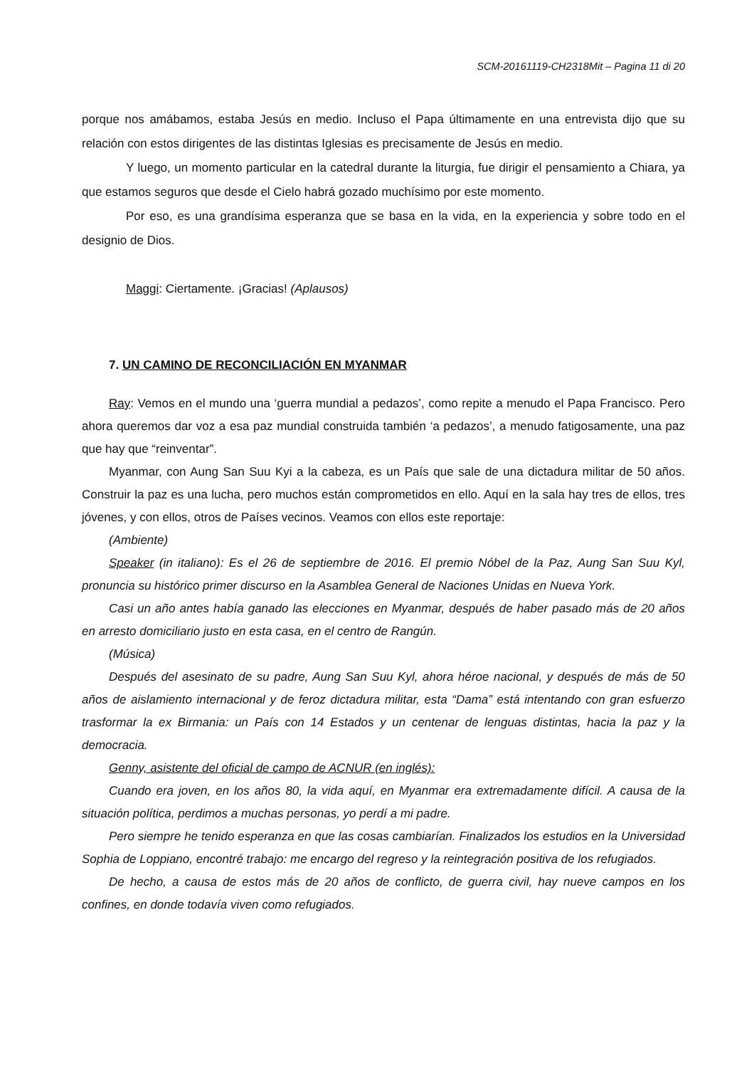SCM-20161119-CH2318Mit – Pagina 11 di 20
porque nos amábamos, estaba Jesús en medio. Incluso el Papa últimamente en una entrevista dijo que su relación con estos dirigentes de las distintas Iglesias es precisamente de Jesús en medio.
Y luego, un momento particular en la catedral durante la liturgia, fue dirigir el pensamiento a Chiara, ya que estamos seguros que desde el Cielo habrá gozado muchísimo por este momento.
Por eso, es una grandísima esperanza que se basa en la vida, en la experiencia y sobre todo en el designio de Dios.
Maggi: Ciertamente. ¡Gracias! (Aplausos)
7. UN CAMINO DE RECONCILIACIÓN EN MYANMAR
Ray: Vemos en el mundo una ‘guerra mundial a pedazos’, como repite a menudo el Papa Francisco. Pero ahora queremos dar voz a esa paz mundial construida también ‘a pedazos’, a menudo fatigosamente, una paz que hay que “reinventar”.
Myanmar, con Aung San Suu Kyi a la cabeza, es un País que sale de una dictadura militar de 50 años. Construir la paz es una lucha, pero muchos están comprometidos en ello. Aquí en la sala hay tres de ellos, tres jóvenes, y con ellos, otros de Países vecinos. Veamos con ellos este reportaje:
(Ambiente)
Speaker (in italiano): Es el 26 de septiembre de 2016. El premio Nóbel de la Paz, Aung San Suu Kyl, pronuncia su histórico primer discurso en la Asamblea General de Naciones Unidas en Nueva York.
Casi un año antes había ganado las elecciones en Myanmar, después de haber pasado más de 20 años en arresto domiciliario justo en esta casa, en el centro de Rangún.
(Música)
Después del asesinato de su padre, Aung San Suu Kyl, ahora héroe nacional, y después de más de 50 años de aislamiento internacional y de feroz dictadura militar, esta “Dama” está intentando con gran esfuerzo trasformar la ex Birmania: un País con 14 Estados y un centenar de lenguas distintas, hacia la paz y la democracia.
Genny, asistente del oficial de campo de ACNUR (en inglés):
Cuando era joven, en los años 80, la vida aquí, en Myanmar era extremadamente difícil. A causa de la situación política, perdimos a muchas personas, yo perdí a mi padre.
Pero siempre he tenido esperanza en que las cosas cambiarían. Finalizados los estudios en la Universidad Sophia de Loppiano, encontré trabajo: me encargo del regreso y la reintegración positiva de los refugiados.
De hecho, a causa de estos más de 20 años de conflicto, de guerra civil, hay nueve campos en los confines, en donde todavía viven como refugiados.